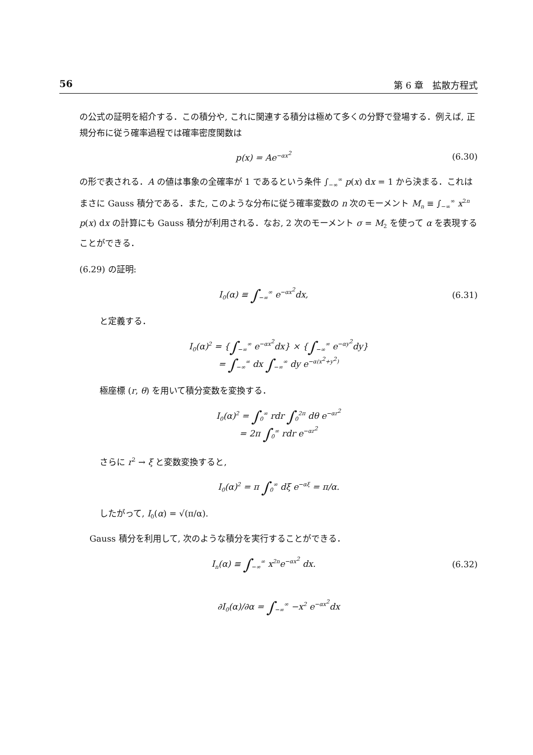56 第 6 章　拡散方程式
の公式の証明を紹介する．この積分や, これに関連する積分は極めて多くの分野で登場する．例えば, 正規分布に従う確率過程では確率密度関数は
p(x) = Ae<sup>−αx<sup>2</sup></sup>
(6.30)
の形で表される．A の値は事象の全確率が 1 であるという条件 ∫<sub>−∞</sub><sup>∞</sup> p(x) dx = 1 から決まる．これはまさに Gauss 積分である．また, このような分布に従う確率変数の n 次のモーメント M<sub>n</sub> ≡ ∫<sub>−∞</sub><sup>∞</sup> x<sup>2n</sup> p(x) dx の計算にも Gauss 積分が利用される．なお, 2 次のモーメント σ = M<sub>2</sub> を使って α を表現することができる．
(6.29) の証明:
I<sub>0</sub>(α) ≡ ∫<sub>−∞</sub><sup>∞</sup> e<sup>−αx<sup>2</sup></sup>dx,
(6.31)
と定義する．
I<sub>0</sub>(α)<sup>2</sup> = {∫<sub>−∞</sub><sup>∞</sup> e<sup>−αx<sup>2</sup></sup>dx} × {∫<sub>−∞</sub><sup>∞</sup> e<sup>−αy<sup>2</sup></sup>dy}
= ∫<sub>−∞</sub><sup>∞</sup> dx ∫<sub>−∞</sub><sup>∞</sup> dy e<sup>−α(x<sup>2</sup>+y<sup>2</sup>)</sup>
極座標 (r, θ) を用いて積分変数を変換する．
I<sub>0</sub>(α)<sup>2</sup> = ∫<sub>0</sub><sup>∞</sup> rdr ∫<sub>0</sub><sup>2π</sup> dθ e<sup>−αr<sup>2</sup></sup>
= 2π ∫<sub>0</sub><sup>∞</sup> rdr e<sup>−αr<sup>2</sup></sup>
さらに r<sup>2</sup> → ξ と変数変換すると,
I<sub>0</sub>(α)<sup>2</sup> = π ∫<sub>0</sub><sup>∞</sup> dξ e<sup>−αξ</sup> = π/α.
したがって, I<sub>0</sub>(α) = √(π/α).
Gauss 積分を利用して, 次のような積分を実行することができる．
I<sub>n</sub>(α) ≡ ∫<sub>−∞</sub><sup>∞</sup> x<sup>2n</sup>e<sup>−αx<sup>2</sup></sup> dx.
(6.32)
∂I<sub>0</sub>(α)/∂α = ∫<sub>−∞</sub><sup>∞</sup> −x<sup>2</sup> e<sup>−αx<sup>2</sup></sup>dx